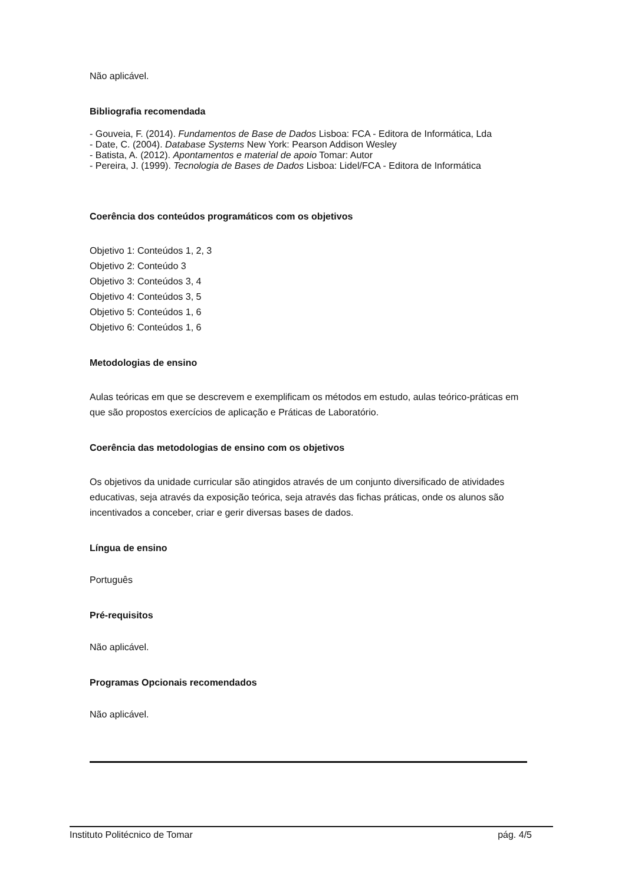Não aplicável.
Bibliografia recomendada
- Gouveia, F. (2014). Fundamentos de Base de Dados Lisboa: FCA - Editora de Informática, Lda
- Date, C. (2004). Database Systems New York: Pearson Addison Wesley
- Batista, A. (2012). Apontamentos e material de apoio Tomar: Autor
- Pereira, J. (1999). Tecnologia de Bases de Dados Lisboa: Lidel/FCA - Editora de Informática
Coerência dos conteúdos programáticos com os objetivos
Objetivo 1: Conteúdos 1, 2, 3
Objetivo 2: Conteúdo 3
Objetivo 3: Conteúdos 3, 4
Objetivo 4: Conteúdos 3, 5
Objetivo 5: Conteúdos 1, 6
Objetivo 6: Conteúdos 1, 6
Metodologias de ensino
Aulas teóricas em que se descrevem e exemplificam os métodos em estudo, aulas teórico-práticas em que são propostos exercícios de aplicação e Práticas de Laboratório.
Coerência das metodologias de ensino com os objetivos
Os objetivos da unidade curricular são atingidos através de um conjunto diversificado de atividades educativas, seja através da exposição teórica, seja através das fichas práticas, onde os alunos são incentivados a conceber, criar e gerir diversas bases de dados.
Língua de ensino
Português
Pré-requisitos
Não aplicável.
Programas Opcionais recomendados
Não aplicável.
Instituto Politécnico de Tomar pág. 4/5